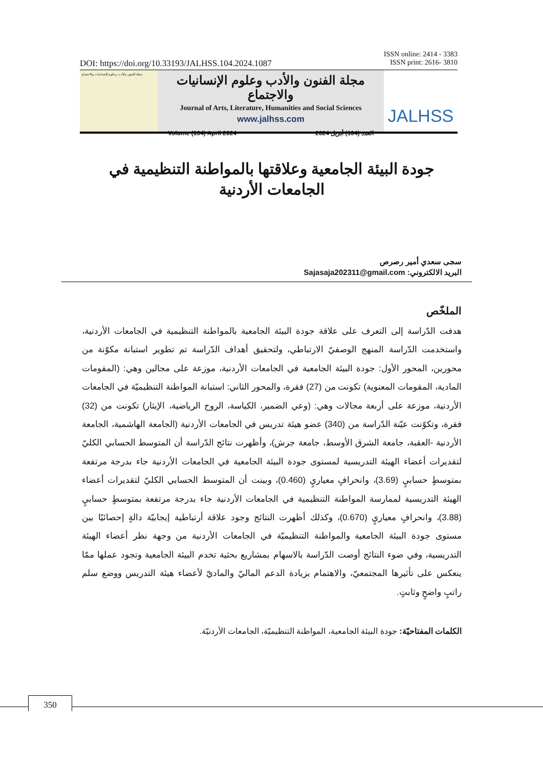ISSN online: 2414 - 3383
ISSN print: 2616- 3810
DOI: https://doi.org/10.33193/JALHSS.104.2024.1087
مجلة الفنون والأدب وعلوم الإنسانيات والاجتماع
مجلة الفنون والأدب وعلوم الإنسانيات والاجتماع
Journal of Arts, Literature, Humanities and Social Sciences
www.jalhss.com
Volume (104) April 2024 العدد (104) أبريل 2024
JALHSS
جودة البيئة الجامعية وعلاقتها بالمواطنة التنظيمية في الجامعات الأردنية
سجى سعدي أمير رصرص
البريد الالكتروني: Sajasaja202311@gmail.com
الملخّص
هدفت الدّراسة إلى التعرف على علاقة جودة البيئة الجامعية بالمواطنة التنظيمية في الجامعات الأردنية، واستخدمت الدّراسة المنهج الوصفيّ الارتباطي، ولتحقيق أهداف الدّراسة تم تطوير استبانة مكوّنة من محورين، المحور الأول: جودة البيئة الجامعية في الجامعات الأردنية، موزعة على مجالين وهي: (المقومات المادية، المقومات المعنوية) تكونت من (27) فقرة، والمحور الثاني: استبانة المواطنة التنظيميّة في الجامعات الأردنية، موزعة على أربعة مجالات وهي: (وعي الضمير، الكياسة، الروح الرياضية، الإيثار) تكونت من (32) فقرة، وتكوّنت عيّنة الدّراسة من (340) عضو هيئة تدريس في الجامعات الأردنية (الجامعة الهاشمية، الجامعة الأردنية -العقبة، جامعة الشرق الأوسط، جامعة جرش)، وأظهرت نتائج الدّراسة أن المتوسط الحسابي الكليّ لتقديرات أعضاء الهيئة التدريسية لمستوى جودة البيئة الجامعية في الجامعات الأردنية جاء بدرجة مرتفعة بمتوسطٍ حسابيٍ (3.69)، وانحرافٍ معياريٍ (0.460)، وبينت أن المتوسط الحسابي الكليّ لتقديرات أعضاء الهيئة التدريسية لممارسة المواطنة التنظيمية في الجامعات الأردنية جاء بدرجة مرتفعة بمتوسطٍ حسابيٍ (3.88)، وانحرافٍ معياريٍ (0.670)، وكذلك أظهرت النتائج وجود علاقة أرتباطية إيجابيّة دالةٍ إحصائيًا بين مستوى جودة البيئة الجامعية والمواطنة التنظيميّة في الجامعات الأردنية من وجهة نظر أعضاء الهيئة التدريسية، وفي ضوء النتائج أوصت الدّراسة بالاسهام بمشاريع بحثية تخدم البيئة الجامعية وتجود عملها ممّا ينعكس على تأثيرها المجتمعيّ، والاهتمام بزيادة الدعم الماليّ والماديّ لأعضاء هيئة التدريس ووضع سلم راتبٍ واضحٍ وثابتٍ.
الكلمات المفتاحيّة: جودة البيئة الجامعية، المواطنة التنظيميّة، الجامعات الأردنيّة.
350